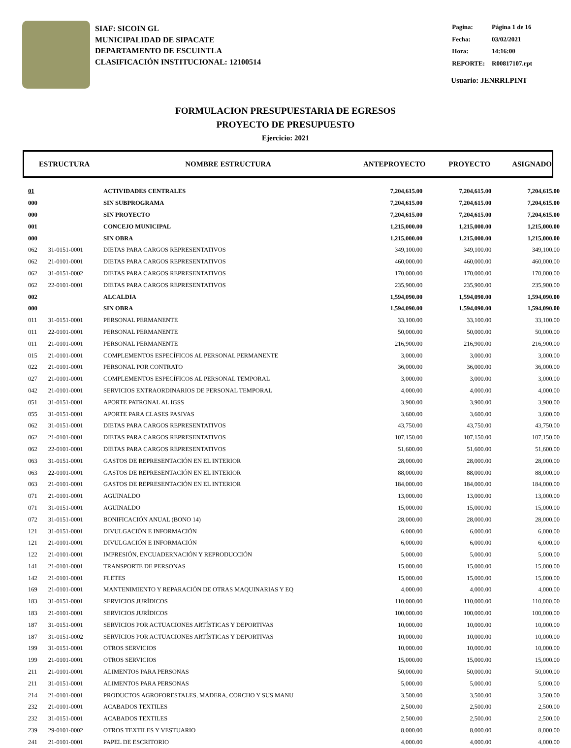SIAF: SICOIN GL
MUNICIPALIDAD DE SIPACATE
DEPARTAMENTO DE ESCUINTLA
CLASIFICACIÓN INSTITUCIONAL: 12100514
| Pagina: | Página 1 de 16 |
| Fecha: | 03/02/2021 |
| Hora: | 14:16:00 |
| REPORTE: | R00817107.rpt |
Usuario: JENRRI.PINT
FORMULACION PRESUPUESTARIA DE EGRESOS
PROYECTO DE PRESUPUESTO
Ejercicio: 2021
ESTRUCTURA NOMBRE ESTRUCTURA ANTEPROYECTO PROYECTO ASIGNADO
| 01 | | ACTIVIDADES CENTRALES | 7,204,615.00 | 7,204,615.00 | 7,204,615.00 |
| 000 | | SIN SUBPROGRAMA | 7,204,615.00 | 7,204,615.00 | 7,204,615.00 |
| 000 | | SIN PROYECTO | 7,204,615.00 | 7,204,615.00 | 7,204,615.00 |
| 001 | | CONCEJO MUNICIPAL | 1,215,000.00 | 1,215,000.00 | 1,215,000.00 |
| 000 | | SIN OBRA | 1,215,000.00 | 1,215,000.00 | 1,215,000.00 |
| 062 | 31-0151-0001 | DIETAS PARA CARGOS REPRESENTATIVOS | 349,100.00 | 349,100.00 | 349,100.00 |
| 062 | 21-0101-0001 | DIETAS PARA CARGOS REPRESENTATIVOS | 460,000.00 | 460,000.00 | 460,000.00 |
| 062 | 31-0151-0002 | DIETAS PARA CARGOS REPRESENTATIVOS | 170,000.00 | 170,000.00 | 170,000.00 |
| 062 | 22-0101-0001 | DIETAS PARA CARGOS REPRESENTATIVOS | 235,900.00 | 235,900.00 | 235,900.00 |
| 002 | | ALCALDIA | 1,594,090.00 | 1,594,090.00 | 1,594,090.00 |
| 000 | | SIN OBRA | 1,594,090.00 | 1,594,090.00 | 1,594,090.00 |
| 011 | 31-0151-0001 | PERSONAL PERMANENTE | 33,100.00 | 33,100.00 | 33,100.00 |
| 011 | 22-0101-0001 | PERSONAL PERMANENTE | 50,000.00 | 50,000.00 | 50,000.00 |
| 011 | 21-0101-0001 | PERSONAL PERMANENTE | 216,900.00 | 216,900.00 | 216,900.00 |
| 015 | 21-0101-0001 | COMPLEMENTOS ESPECÍFICOS AL PERSONAL PERMANENTE | 3,000.00 | 3,000.00 | 3,000.00 |
| 022 | 21-0101-0001 | PERSONAL POR CONTRATO | 36,000.00 | 36,000.00 | 36,000.00 |
| 027 | 21-0101-0001 | COMPLEMENTOS ESPECÍFICOS AL PERSONAL TEMPORAL | 3,000.00 | 3,000.00 | 3,000.00 |
| 042 | 21-0101-0001 | SERVICIOS EXTRAORDINARIOS DE PERSONAL TEMPORAL | 4,000.00 | 4,000.00 | 4,000.00 |
| 051 | 31-0151-0001 | APORTE PATRONAL AL IGSS | 3,900.00 | 3,900.00 | 3,900.00 |
| 055 | 31-0151-0001 | APORTE PARA CLASES PASIVAS | 3,600.00 | 3,600.00 | 3,600.00 |
| 062 | 31-0151-0001 | DIETAS PARA CARGOS REPRESENTATIVOS | 43,750.00 | 43,750.00 | 43,750.00 |
| 062 | 21-0101-0001 | DIETAS PARA CARGOS REPRESENTATIVOS | 107,150.00 | 107,150.00 | 107,150.00 |
| 062 | 22-0101-0001 | DIETAS PARA CARGOS REPRESENTATIVOS | 51,600.00 | 51,600.00 | 51,600.00 |
| 063 | 31-0151-0001 | GASTOS DE REPRESENTACIÓN EN EL INTERIOR | 28,000.00 | 28,000.00 | 28,000.00 |
| 063 | 22-0101-0001 | GASTOS DE REPRESENTACIÓN EN EL INTERIOR | 88,000.00 | 88,000.00 | 88,000.00 |
| 063 | 21-0101-0001 | GASTOS DE REPRESENTACIÓN EN EL INTERIOR | 184,000.00 | 184,000.00 | 184,000.00 |
| 071 | 21-0101-0001 | AGUINALDO | 13,000.00 | 13,000.00 | 13,000.00 |
| 071 | 31-0151-0001 | AGUINALDO | 15,000.00 | 15,000.00 | 15,000.00 |
| 072 | 31-0151-0001 | BONIFICACIÓN ANUAL (BONO 14) | 28,000.00 | 28,000.00 | 28,000.00 |
| 121 | 31-0151-0001 | DIVULGACIÓN E INFORMACIÓN | 6,000.00 | 6,000.00 | 6,000.00 |
| 121 | 21-0101-0001 | DIVULGACIÓN E INFORMACIÓN | 6,000.00 | 6,000.00 | 6,000.00 |
| 122 | 21-0101-0001 | IMPRESIÓN, ENCUADERNACIÓN Y REPRODUCCIÓN | 5,000.00 | 5,000.00 | 5,000.00 |
| 141 | 21-0101-0001 | TRANSPORTE DE PERSONAS | 15,000.00 | 15,000.00 | 15,000.00 |
| 142 | 21-0101-0001 | FLETES | 15,000.00 | 15,000.00 | 15,000.00 |
| 169 | 21-0101-0001 | MANTENIMIENTO Y REPARACIÓN DE OTRAS MAQUINARIAS Y EQ | 4,000.00 | 4,000.00 | 4,000.00 |
| 183 | 31-0151-0001 | SERVICIOS JURÍDICOS | 110,000.00 | 110,000.00 | 110,000.00 |
| 183 | 21-0101-0001 | SERVICIOS JURÍDICOS | 100,000.00 | 100,000.00 | 100,000.00 |
| 187 | 31-0151-0001 | SERVICIOS POR ACTUACIONES ARTÍSTICAS Y DEPORTIVAS | 10,000.00 | 10,000.00 | 10,000.00 |
| 187 | 31-0151-0002 | SERVICIOS POR ACTUACIONES ARTÍSTICAS Y DEPORTIVAS | 10,000.00 | 10,000.00 | 10,000.00 |
| 199 | 31-0151-0001 | OTROS SERVICIOS | 10,000.00 | 10,000.00 | 10,000.00 |
| 199 | 21-0101-0001 | OTROS SERVICIOS | 15,000.00 | 15,000.00 | 15,000.00 |
| 211 | 21-0101-0001 | ALIMENTOS PARA PERSONAS | 50,000.00 | 50,000.00 | 50,000.00 |
| 211 | 31-0151-0001 | ALIMENTOS PARA PERSONAS | 5,000.00 | 5,000.00 | 5,000.00 |
| 214 | 21-0101-0001 | PRODUCTOS AGROFORESTALES, MADERA, CORCHO Y SUS MANU | 3,500.00 | 3,500.00 | 3,500.00 |
| 232 | 21-0101-0001 | ACABADOS TEXTILES | 2,500.00 | 2,500.00 | 2,500.00 |
| 232 | 31-0151-0001 | ACABADOS TEXTILES | 2,500.00 | 2,500.00 | 2,500.00 |
| 239 | 29-0101-0002 | OTROS TEXTILES Y VESTUARIO | 8,000.00 | 8,000.00 | 8,000.00 |
| 241 | 21-0101-0001 | PAPEL DE ESCRITORIO | 4,000.00 | 4,000.00 | 4,000.00 |